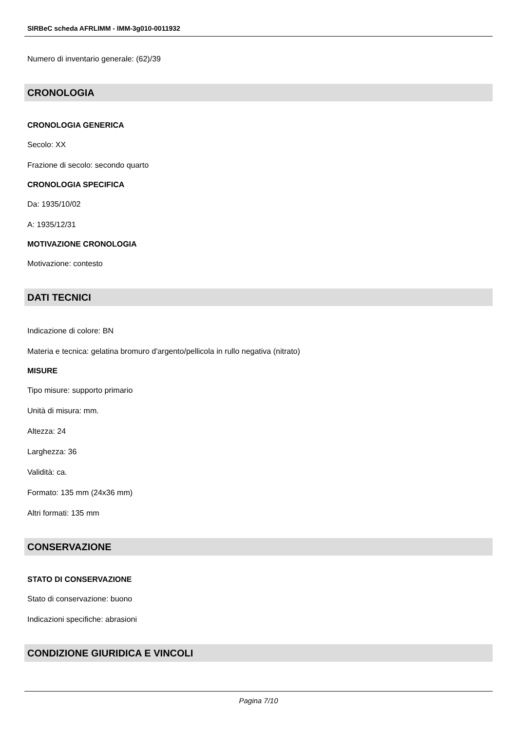SIRBeC scheda AFRLIMM - IMM-3g010-0011932
Numero di inventario generale: (62)/39
CRONOLOGIA
CRONOLOGIA GENERICA
Secolo: XX
Frazione di secolo: secondo quarto
CRONOLOGIA SPECIFICA
Da: 1935/10/02
A: 1935/12/31
MOTIVAZIONE CRONOLOGIA
Motivazione: contesto
DATI TECNICI
Indicazione di colore: BN
Materia e tecnica: gelatina bromuro d'argento/pellicola in rullo negativa (nitrato)
MISURE
Tipo misure: supporto primario
Unità di misura: mm.
Altezza: 24
Larghezza: 36
Validità: ca.
Formato: 135 mm (24x36 mm)
Altri formati: 135 mm
CONSERVAZIONE
STATO DI CONSERVAZIONE
Stato di conservazione: buono
Indicazioni specifiche: abrasioni
CONDIZIONE GIURIDICA E VINCOLI
Pagina 7/10